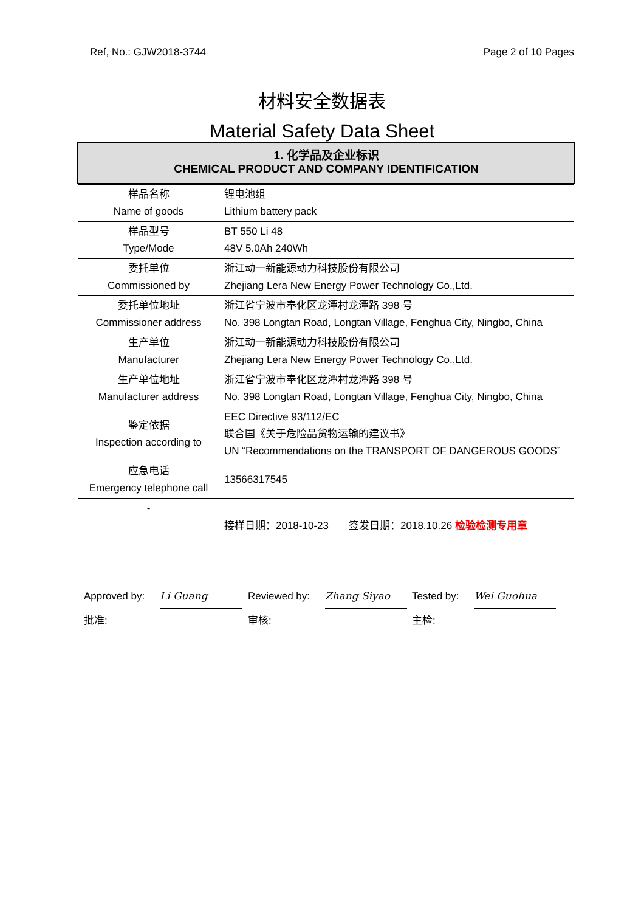Ref, No.: GJW2018-3744 Page 2 of 10 Pages
材料安全数据表
Material Safety Data Sheet
1. 化学品及企业标识
CHEMICAL PRODUCT AND COMPANY IDENTIFICATION
| 样品名称 Name of goods | 锂电池组 Lithium battery pack |
| 样品型号 Type/Mode | BT 550 Li 48 48V 5.0Ah 240Wh |
| 委托单位 Commissioned by | 浙江动一新能源动力科技股份有限公司 Zhejiang Lera New Energy Power Technology Co.,Ltd. |
| 委托单位地址 Commissioner address | 浙江省宁波市奉化区龙潭村龙潭路 398 号 No. 398 Longtan Road, Longtan Village, Fenghua City, Ningbo, China |
| 生产单位 Manufacturer | 浙江动一新能源动力科技股份有限公司 Zhejiang Lera New Energy Power Technology Co.,Ltd. |
| 生产单位地址 Manufacturer address | 浙江省宁波市奉化区龙潭村龙潭路 398 号 No. 398 Longtan Road, Longtan Village, Fenghua City, Ningbo, China |
| 鉴定依据 Inspection according to | EEC Directive 93/112/EC 联合国《关于危险品货物运输的建议书》 UN “Recommendations on the TRANSPORT OF DANGEROUS GOODS” |
| 应急电话 Emergency telephone call | 13566317545 |
| - | 接样日期：2018-10-23 签发日期：2018.10.26 检验检测专用章 |
Approved by: Li Guang
批准:
Reviewed by: Zhang Siyao
审核:
Tested by: Wei Guohua
主检: